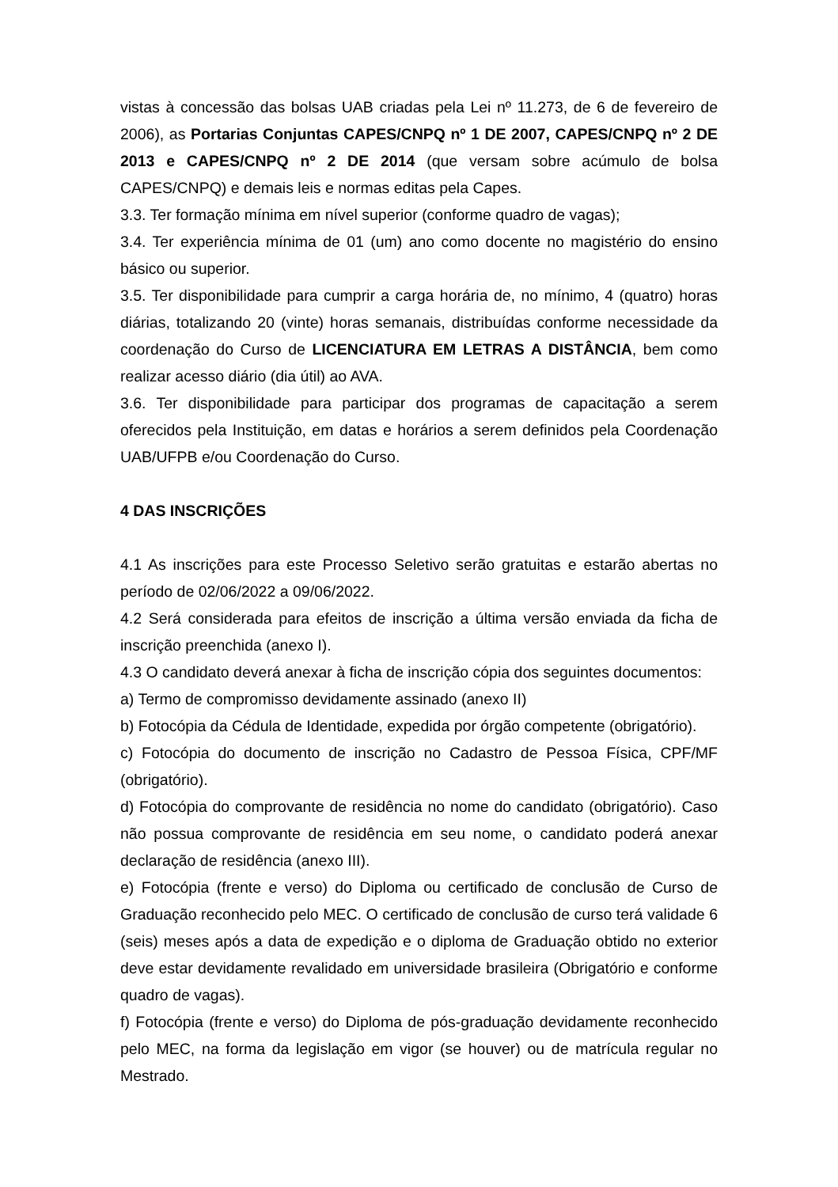vistas à concessão das bolsas UAB criadas pela Lei nº 11.273, de 6 de fevereiro de 2006), as Portarias Conjuntas CAPES/CNPQ nº 1 DE 2007, CAPES/CNPQ nº 2 DE 2013 e CAPES/CNPQ nº 2 DE 2014 (que versam sobre acúmulo de bolsa CAPES/CNPQ) e demais leis e normas editas pela Capes.
3.3. Ter formação mínima em nível superior (conforme quadro de vagas);
3.4. Ter experiência mínima de 01 (um) ano como docente no magistério do ensino básico ou superior.
3.5. Ter disponibilidade para cumprir a carga horária de, no mínimo, 4 (quatro) horas diárias, totalizando 20 (vinte) horas semanais, distribuídas conforme necessidade da coordenação do Curso de LICENCIATURA EM LETRAS A DISTÂNCIA, bem como realizar acesso diário (dia útil) ao AVA.
3.6. Ter disponibilidade para participar dos programas de capacitação a serem oferecidos pela Instituição, em datas e horários a serem definidos pela Coordenação UAB/UFPB e/ou Coordenação do Curso.
4 DAS INSCRIÇÕES
4.1 As inscrições para este Processo Seletivo serão gratuitas e estarão abertas no período de 02/06/2022 a 09/06/2022.
4.2 Será considerada para efeitos de inscrição a última versão enviada da ficha de inscrição preenchida (anexo I).
4.3 O candidato deverá anexar à ficha de inscrição cópia dos seguintes documentos:
a) Termo de compromisso devidamente assinado (anexo II)
b) Fotocópia da Cédula de Identidade, expedida por órgão competente (obrigatório).
c) Fotocópia do documento de inscrição no Cadastro de Pessoa Física, CPF/MF (obrigatório).
d) Fotocópia do comprovante de residência no nome do candidato (obrigatório). Caso não possua comprovante de residência em seu nome, o candidato poderá anexar declaração de residência (anexo III).
e) Fotocópia (frente e verso) do Diploma ou certificado de conclusão de Curso de Graduação reconhecido pelo MEC. O certificado de conclusão de curso terá validade 6 (seis) meses após a data de expedição e o diploma de Graduação obtido no exterior deve estar devidamente revalidado em universidade brasileira (Obrigatório e conforme quadro de vagas).
f) Fotocópia (frente e verso) do Diploma de pós-graduação devidamente reconhecido pelo MEC, na forma da legislação em vigor (se houver) ou de matrícula regular no Mestrado.